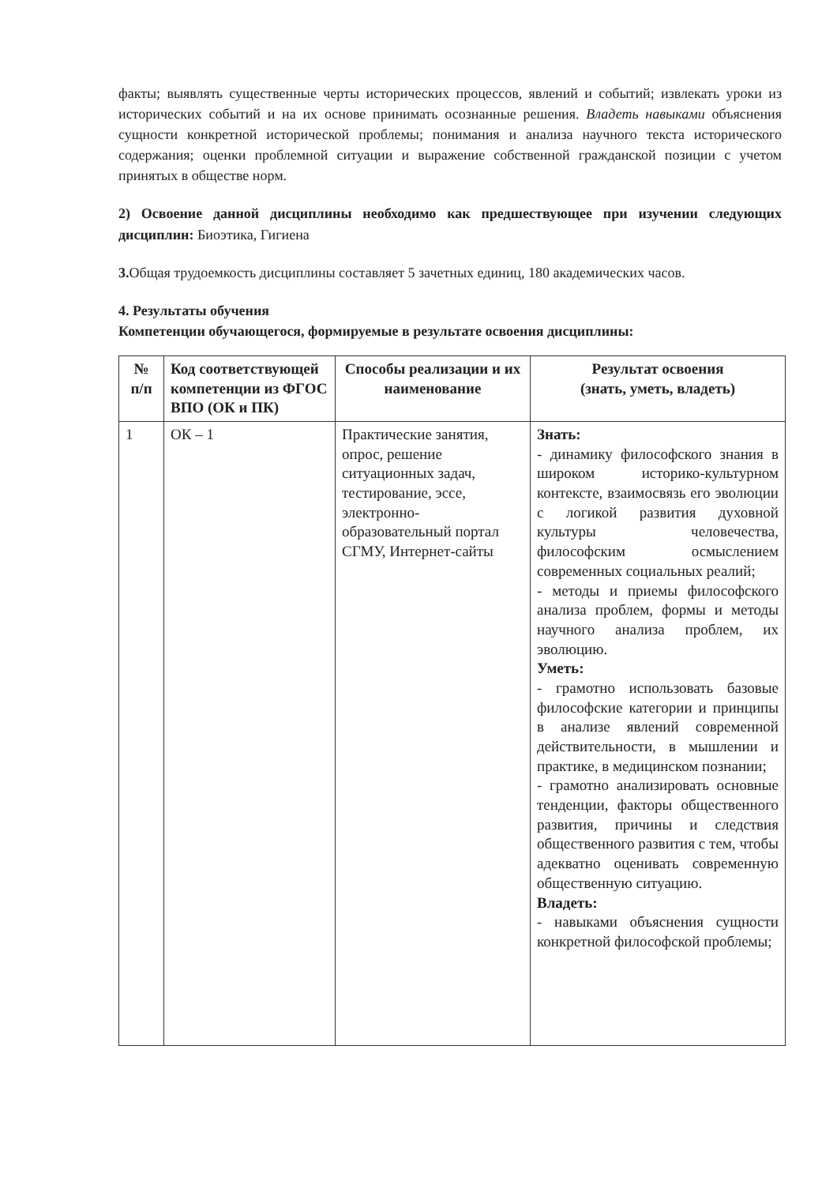факты; выявлять существенные черты исторических процессов, явлений и событий; извлекать уроки из исторических событий и на их основе принимать осознанные решения. Владеть навыками объяснения сущности конкретной исторической проблемы; понимания и анализа научного текста исторического содержания; оценки проблемной ситуации и выражение собственной гражданской позиции с учетом принятых в обществе норм.
2) Освоение данной дисциплины необходимо как предшествующее при изучении следующих дисциплин: Биоэтика, Гигиена
3. Общая трудоемкость дисциплины составляет 5 зачетных единиц, 180 академических часов.
4. Результаты обучения
Компетенции обучающегося, формируемые в результате освоения дисциплины:
| № п/п | Код соответствующей компетенции из ФГОС ВПО (ОК и ПК) | Способы реализации и их наименование | Результат освоения (знать, уметь, владеть) |
| --- | --- | --- | --- |
| 1 | ОК – 1 | Практические занятия, опрос, решение ситуационных задач, тестирование, эссе, электронно-образовательный портал СГМУ, Интернет-сайты | Знать: - динамику философского знания в широком историко-культурном контексте, взаимосвязь его эволюции с логикой развития духовной культуры человечества, философским осмыслением современных социальных реалий; - методы и приемы философского анализа проблем, формы и методы научного анализа проблем, их эволюцию. Уметь: - грамотно использовать базовые философские категории и принципы в анализе явлений современной действительности, в мышлении и практике, в медицинском познании; - грамотно анализировать основные тенденции, факторы общественного развития, причины и следствия общественного развития с тем, чтобы адекватно оценивать современную общественную ситуацию. Владеть: - навыками объяснения сущности конкретной философской проблемы; |